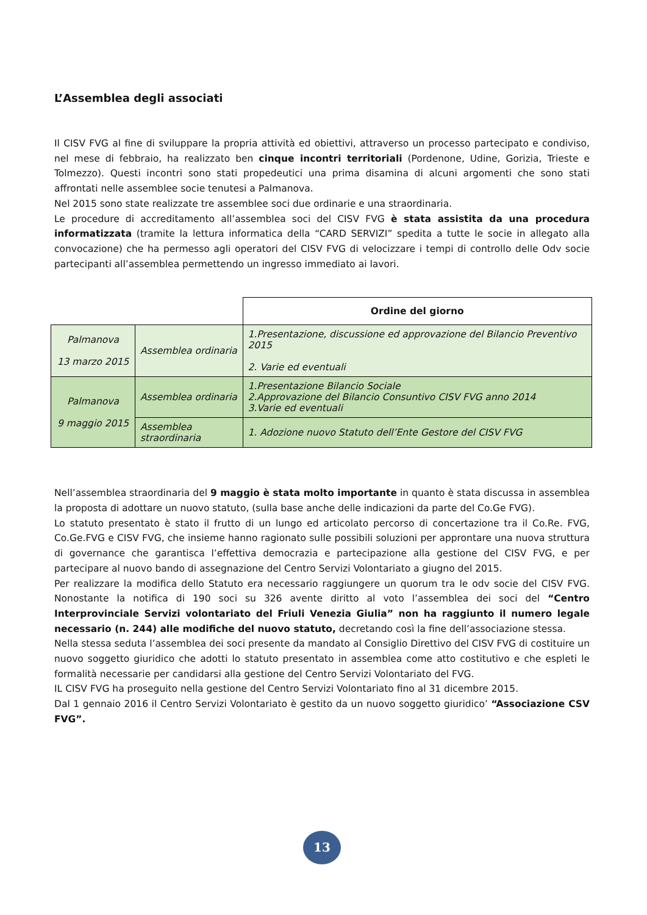L’Assemblea degli associati
Il CISV FVG al fine di sviluppare la propria attività ed obiettivi, attraverso un processo partecipato e condiviso, nel mese di febbraio, ha realizzato ben cinque incontri territoriali (Pordenone, Udine, Gorizia, Trieste e Tolmezzo). Questi incontri sono stati propedeutici una prima disamina di alcuni argomenti che sono stati affrontati nelle assemblee socie tenutesi a Palmanova.
Nel 2015 sono state realizzate tre assemblee soci due ordinarie e una straordinaria.
Le procedure di accreditamento all’assemblea soci del CISV FVG è stata assistita da una procedura informatizzata (tramite la lettura informatica della “CARD SERVIZI” spedita a tutte le socie in allegato alla convocazione) che ha permesso agli operatori del CISV FVG di velocizzare i tempi di controllo delle Odv socie partecipanti all’assemblea permettendo un ingresso immediato ai lavori.
| | | Ordine del giorno |
| Palmanova 13 marzo 2015 | Assemblea ordinaria | 1.Presentazione, discussione ed approvazione del Bilancio Preventivo 2015 2. Varie ed eventuali |
| Palmanova 9 maggio 2015 | Assemblea ordinaria | 1.Presentazione Bilancio Sociale 2.Approvazione del Bilancio Consuntivo CISV FVG anno 2014 3.Varie ed eventuali |
| | Assemblea straordinaria | 1. Adozione nuovo Statuto dell’Ente Gestore del CISV FVG |
Nell’assemblea straordinaria del 9 maggio è stata molto importante in quanto è stata discussa in assemblea la proposta di adottare un nuovo statuto, (sulla base anche delle indicazioni da parte del Co.Ge FVG).
Lo statuto presentato è stato il frutto di un lungo ed articolato percorso di concertazione tra il Co.Re. FVG, Co.Ge.FVG e CISV FVG, che insieme hanno ragionato sulle possibili soluzioni per approntare una nuova struttura di governance che garantisca l’effettiva democrazia e partecipazione alla gestione del CISV FVG, e per partecipare al nuovo bando di assegnazione del Centro Servizi Volontariato a giugno del 2015.
Per realizzare la modifica dello Statuto era necessario raggiungere un quorum tra le odv socie del CISV FVG. Nonostante la notifica di 190 soci su 326 avente diritto al voto l’assemblea dei soci del “Centro Interprovinciale Servizi volontariato del Friuli Venezia Giulia” non ha raggiunto il numero legale necessario (n. 244) alle modifiche del nuovo statuto, decretando così la fine dell’associazione stessa.
Nella stessa seduta l’assemblea dei soci presente da mandato al Consiglio Direttivo del CISV FVG di costituire un nuovo soggetto giuridico che adotti lo statuto presentato in assemblea come atto costitutivo e che espleti le formalità necessarie per candidarsi alla gestione del Centro Servizi Volontariato del FVG.
IL CISV FVG ha proseguito nella gestione del Centro Servizi Volontariato fino al 31 dicembre 2015.
Dal 1 gennaio 2016 il Centro Servizi Volontariato è gestito da un nuovo soggetto giuridico’ “Associazione CSV FVG”.
13